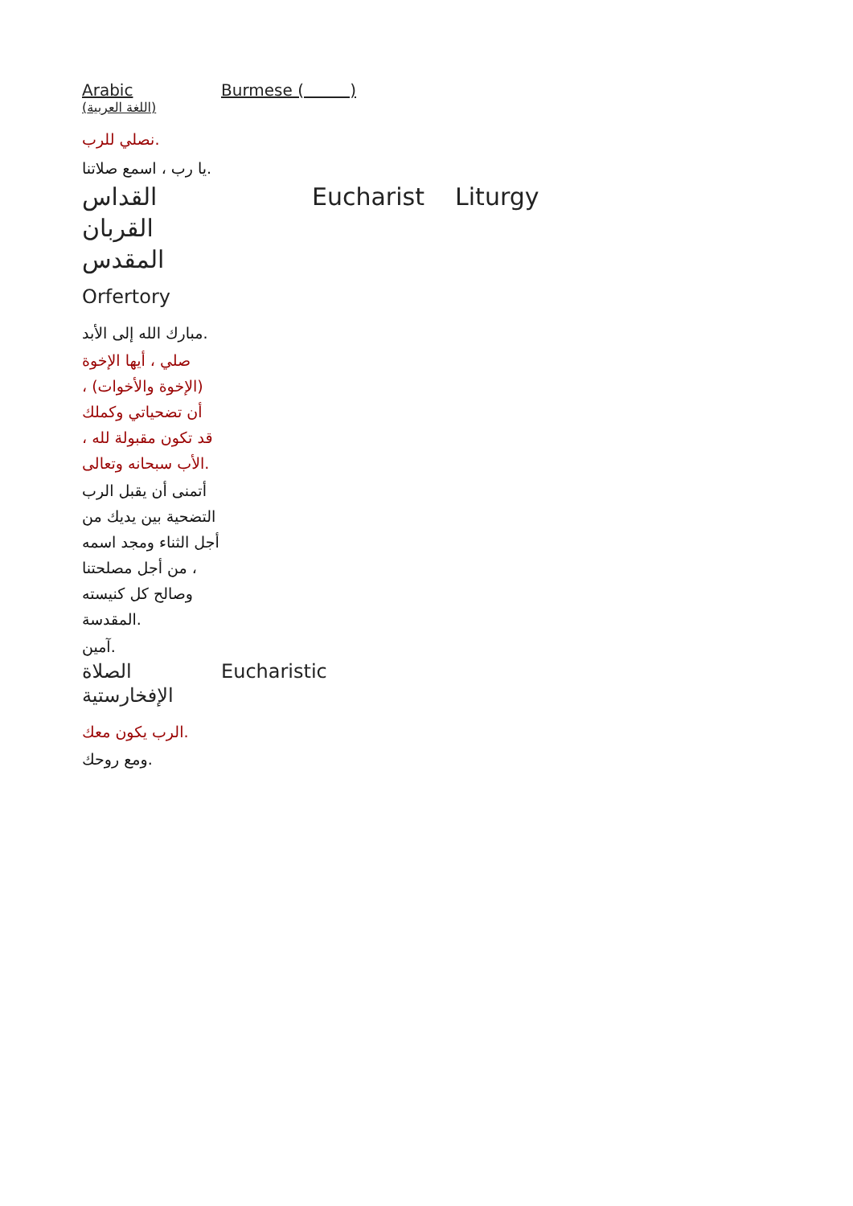| Arabic (اللغة العربية) | Burmese ( ) |
| نصلي للرب. يا رب ، اسمع صلاتنا. | |
| القداس القربان المقدس | Eucharist Liturgy |
| Orfertory | |
| مبارك الله إلى الأبد. صلي ، أيها الإخوة (الإخوة والأخوات) ، أن تضحياتي وكملك قد تكون مقبولة لله ، الأب سبحانه وتعالى. أتمنى أن يقبل الرب التضحية بين يديك من أجل الثناء ومجد اسمه ، من أجل مصلحتنا وصالح كل كنيسته المقدسة. آمين. | |
| الصلاة الإفخارستية | Eucharistic |
| الرب يكون معك. ومع روحك. | |